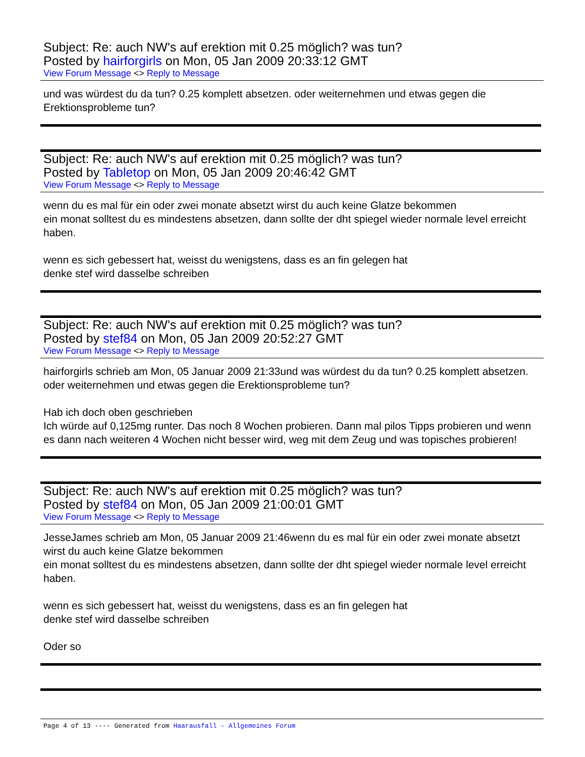Subject: Re: auch NW's auf erektion mit 0.25 möglich? was tun?
Posted by hairforgirls on Mon, 05 Jan 2009 20:33:12 GMT
View Forum Message <> Reply to Message
und was würdest du da tun? 0.25 komplett absetzen. oder weiternehmen und etwas gegen die Erektionsprobleme tun?
Subject: Re: auch NW's auf erektion mit 0.25 möglich? was tun?
Posted by Tabletop on Mon, 05 Jan 2009 20:46:42 GMT
View Forum Message <> Reply to Message
wenn du es mal für ein oder zwei monate absetzt wirst du auch keine Glatze bekommen
ein monat solltest du es mindestens absetzen, dann sollte der dht spiegel wieder normale level erreicht haben.
wenn es sich gebessert hat, weisst du wenigstens, dass es an fin gelegen hat
denke stef wird dasselbe schreiben
Subject: Re: auch NW's auf erektion mit 0.25 möglich? was tun?
Posted by stef84 on Mon, 05 Jan 2009 20:52:27 GMT
View Forum Message <> Reply to Message
hairforgirls schrieb am Mon, 05 Januar 2009 21:33und was würdest du da tun? 0.25 komplett absetzen. oder weiternehmen und etwas gegen die Erektionsprobleme tun?
Hab ich doch oben geschrieben
Ich würde auf 0,125mg runter. Das noch 8 Wochen probieren. Dann mal pilos Tipps probieren und wenn es dann nach weiteren 4 Wochen nicht besser wird, weg mit dem Zeug und was topisches probieren!
Subject: Re: auch NW's auf erektion mit 0.25 möglich? was tun?
Posted by stef84 on Mon, 05 Jan 2009 21:00:01 GMT
View Forum Message <> Reply to Message
JesseJames schrieb am Mon, 05 Januar 2009 21:46wenn du es mal für ein oder zwei monate absetzt wirst du auch keine Glatze bekommen
ein monat solltest du es mindestens absetzen, dann sollte der dht spiegel wieder normale level erreicht haben.
wenn es sich gebessert hat, weisst du wenigstens, dass es an fin gelegen hat
denke stef wird dasselbe schreiben
Oder so
Page 4 of 13 ---- Generated from Haarausfall - Allgemeines Forum